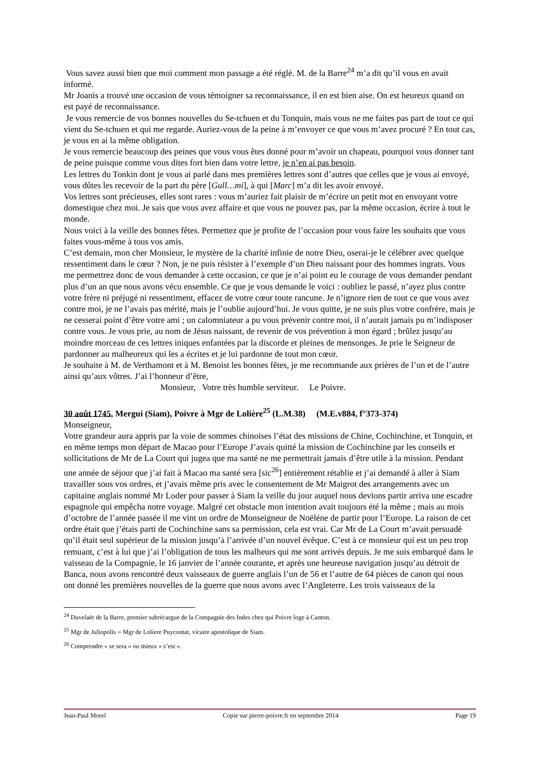Vous savez aussi bien que moi comment mon passage a été réglé. M. de la Barre<sup>24</sup> m’a dit qu’il vous en avait informé.
Mr Joanis a trouvé une occasion de vous témoigner sa reconnaissance, il en est bien aise. On est heureux quand on est payé de reconnaissance.
Je vous remercie de vos bonnes nouvelles du Se-tchuen et du Tonquin, mais vous ne me faites pas part de tout ce qui vient du Se-tchuen et qui me regarde. Auriez-vous de la peine à m’envoyer ce que vous m’avez procuré ? En tout cas, je vous en ai la même obligation.
Je vous remercie beaucoup des peines que vous vous êtes donné pour m’avoir un chapeau, pourquoi vous donner tant de peine puisque comme vous dites fort bien dans votre lettre, je n’en ai pas besoin.
Les lettres du Tonkin dont je vous ai parlé dans mes premières lettres sont d’autres que celles que je vous ai envoyé, vous dûtes les recevoir de la part du père [Gull…mi], à qui [Marc] m’a dit les avoir envoyé.
Vos lettres sont précieuses, elles sont rares : vous m’auriez fait plaisir de m’écrire un petit mot en envoyant votre domestique chez moi. Je sais que vous avez affaire et que vous ne pouvez pas, par la même occasion, écrire à tout le monde.
Nous voici à la veille des bonnes fêtes. Permettez que je profite de l’occasion pour vous faire les souhaits que vous faites vous-même à tous vos amis.
C’est demain, mon cher Monsieur, le mystère de la charité infinie de notre Dieu, oserai-je le célébrer avec quelque ressentiment dans le cœur ? Non, je ne puis résister à l’exemple d’un Dieu naissant pour des hommes ingrats. Vous me permettrez donc de vous demander à cette occasion, ce que je n’ai point eu le courage de vous demander pendant plus d’un an que nous avons vécu ensemble. Ce que je vous demande le voici : oubliez le passé, n’ayez plus contre votre frère ni préjugé ni ressentiment, effacez de votre cœur toute rancune. Je n’ignore rien de tout ce que vous avez contre moi, je ne l’avais pas mérité, mais je l’oublie aujourd’hui. Je vous quitte, je ne suis plus votre confrère, mais je ne cesserai point d’être votre ami ; un calomniateur a pu vous prévenir contre moi, il n’aurait jamais pu m’indisposer contre vous. Je vous prie, au nom de Jésus naissant, de revenir de vos prévention à mon égard ; brûlez jusqu’au moindre morceau de ces lettres iniques enfantées par la discorde et pleines de mensonges. Je prie le Seigneur de pardonner au malheureux qui les a écrites et je lui pardonne de tout mon cœur.
Je souhaite à M. de Verthamont et à M. Benoist les bonnes fêtes, je me recommande aux prières de l’un et de l’autre ainsi qu’aux vôtres. J’ai l’honneur d’être,
Monsieur, Votre très humble serviteur. Le Poivre.
30 août 1745, Mergui (Siam), Poivre à Mgr de Lolière<sup>25</sup> (L.M.38) (M.E.v884, f°373-374)
Monseigneur,
Votre grandeur aura appris par la voie de sommes chinoises l’état des missions de Chine, Cochinchine, et Tonquin, et en même temps mon départ de Macao pour l’Europe J’avais quitté la mission de Cochinchine par les conseils et sollicitations de Mr de La Court qui jugea que ma santé ne me permettrait jamais d’être utile à la mission. Pendant une année de séjour que j’ai fait à Macao ma santé sera [sic<sup>26</sup>] entièrement rétablie et j’ai demandé à aller à Siam travailler sous vos ordres, et j’avais même pris avec le consentement de Mr Maigrot des arrangements avec un capitaine anglais nommé Mr Loder pour passer à Siam la veille du jour auquel nous devions partir arriva une escadre espagnole qui empêcha notre voyage. Malgré cet obstacle mon intention avait toujours été la même ; mais au mois d’octobre de l’année passée il me vint un ordre de Monseigneur de Noëléne de partir pour l’Europe. La raison de cet ordre était que j’étais parti de Cochinchine sans sa permission, cela est vrai. Car Mr de La Court m’avait persuadé qu’il était seul supérieur de la mission jusqu’à l’arrivée d’un nouvel évêque. C’est à ce monsieur qui est un peu trop remuant, c’est à lui que j’ai l’obligation de tous les malheurs qui me sont arrivés depuis. Je me suis embarqué dans le vaisseau de la Compagnie, le 16 janvier de l’année courante, et après une heureuse navigation jusqu’au détroit de Banca, nous avons rencontré deux vaisseaux de guerre anglais l’un de 56 et l’autre de 64 pièces de canon qui nous ont donné les premières nouvelles de la guerre que nous avons avec l’Angleterre. Les trois vaisseaux de la
<sup>24</sup> Duvelaër de la Barre, premier subrécargue de la Compagnie des Indes chez qui Poivre loge à Canton.
<sup>25</sup> Mgr de Juliopolis = Mgr de Loliere Puycontat, vicaire apostolique de Siam.
<sup>26</sup> Comprendre « se sera » ou mieux « s’est ».
Jean-Paul Morel Copie sur pierre-poivre.fr en septembre 2014 Page 19